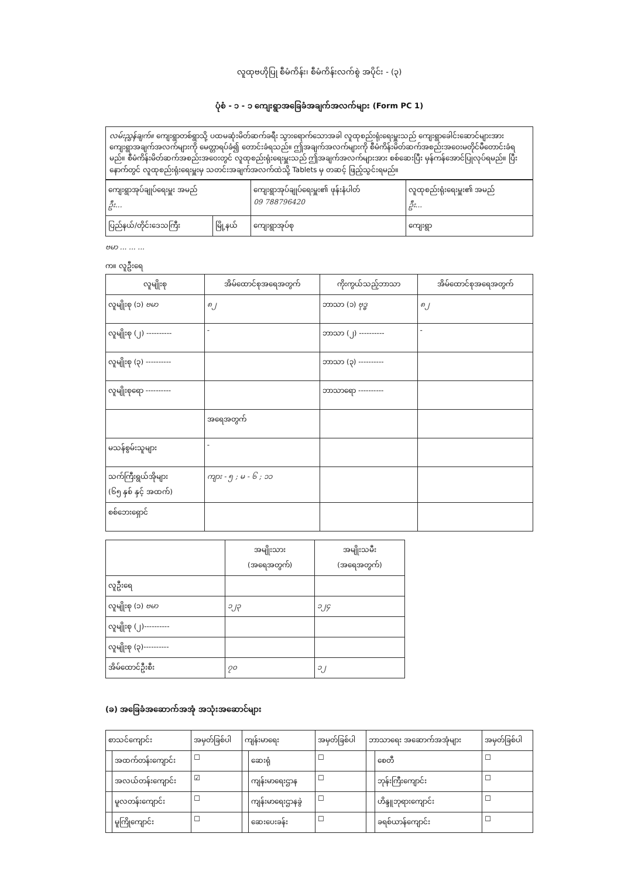လူထုဗဟိုပြု စီမံကိန်း၊ စီမံကိန်းလက်စွဲ အပိုင်း - (၃)
ပုံစံ - ၁ - ၁ ကျေးရွာအခြေခံအချက်အလက်များ (Form PC 1)
လမ်းညွှန်ချက်။ ကျေးရွာတစ်ရွာသို့ ပထမဆုံးမိတ်ဆက်ခရီး သွားရောက်သောအခါ လူထုစည်းရုံးရေးမှူးသည် ကျေးရွာခေါင်းဆောင်များအား ကျေးရွာအချက်အလက်များကို မေတ္တာရပ်ခံ၍ တောင်းခံရသည်။ ဤအချက်အလက်များကို စီမံကိန်းမိတ်ဆက်အစည်းအဝေးမတိုင်မီတောင်းခံရမည်။ စီမံကိန်းမိတ်ဆက်အစည်းအဝေးတွင် လူထုစည်းရုံးရေးမှူးသည် ဤအချက်အလက်များအား စစ်ဆေးပြီး မှန်ကန်အောင်ပြုလုပ်ရမည်။ ပြီးနောက်တွင် လူထုစည်းရုံးရေးမှူးမှ သတင်းအချက်အလက်ထဲသို့ Tablets မှ တဆင့် ဖြည့်သွင်းရမည်။
| ကျေးရွာအုပ်ချုပ်ရေးမှူး အမည် ဦး... | | ကျေးရွာအုပ်ချုပ်ရေးမှူး၏ ဖုန်းနံပါတ် 09 788796420 | လူထုစည်းရုံးရေးမှူး၏ အမည် ဦး... |
| ပြည်နယ်/တိုင်းဒေသကြီး | မြို့နယ် | ကျေးရွာအုပ်စု | ကျေးရွာ |
ဗမာ ... ... ...
က။ လူဦးရေ
| လူမျိုးစု | အိမ်ထောင်စုအရေအတွက် | ကိုးကွယ်သည့်ဘာသာ | အိမ်ထောင်စုအရေအတွက် |
| --- | --- | --- | --- |
| လူမျိုးစု (၁) ဗမာ | ၈၂ | ဘာသာ (၁) ဗုဒ္ဓ | ၈၂ |
| လူမျိုးစု (၂) ---------- | - | ဘာသာ (၂) ---------- | - |
| လူမျိုးစု (၃) ---------- | | ဘာသာ (၃) ---------- | |
| လူမျိုးစုရော ---------- | | ဘာသာရော ---------- | |
| | အရေအတွက် | | |
| မသန်စွမ်းသူများ | - | | |
| သက်ကြီးရွယ်အိုများ (၆၅ နှစ် နှင့် အထက်) | ကျား - ၅ ; မ - ၆ ; ၁၁ | | |
| စစ်ဘေးရှောင် | | | |
| | အမျိုးသား (အရေအတွက်) | အမျိုးသမီး (အရေအတွက်) |
| --- | --- | --- |
| လူဦးရေ | | |
| လူမျိုးစု (၁) ဗမာ | ၁၂၃ | ၁၂၄ |
| လူမျိုးစု (၂)---------- | | |
| လူမျိုးစု (၃)---------- | | |
| အိမ်ထောင်ဦးစီး | ၇၀ | ၁၂ |
(ခ) အခြေခံအဆောက်အအုံ အသုံးအဆောင်များ
| စာသင်ကျောင်း | | အမှတ်ခြစ်ပါ | ကျန်းမာရေး | | အမှတ်ခြစ်ပါ | ဘာသာရေး အဆောက်အအုံများ | | အမှတ်ခြစ်ပါ |
| | အထက်တန်းကျောင်း | ☐ | | ဆေးရုံ | ☐ | | စေတီ | ☐ |
| | အလယ်တန်းကျောင်း | ☑ | | ကျန်းမာရေးဌာန | ☐ | | ဘုန်းကြီးကျောင်း | ☐ |
| | မူလတန်းကျောင်း | ☐ | | ကျန်းမာရေးဌာနခွဲ | ☐ | | ဟိန္ဒူဘုရားကျောင်း | ☐ |
| | မူကြိုကျောင်း | ☐ | | ဆေးပေးခန်း | ☐ | | ခရစ်ယာန်ကျောင်း | ☐ |